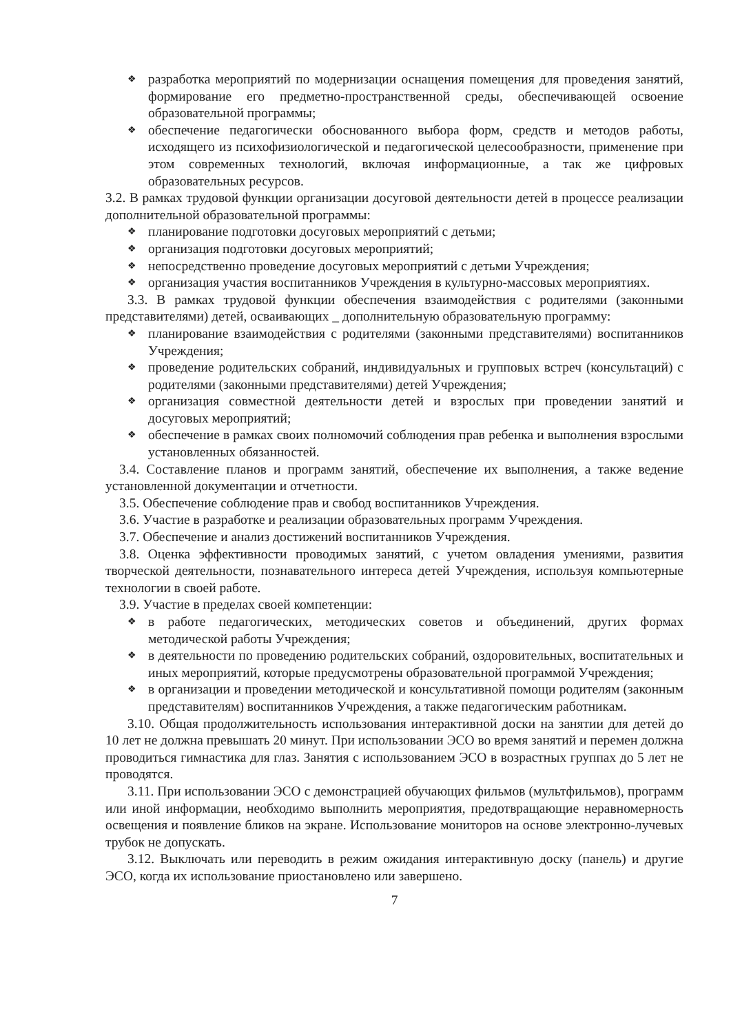❖ разработка мероприятий по модернизации оснащения помещения для проведения занятий, формирование его предметно-пространственной среды, обеспечивающей освоение образовательной программы;
❖ обеспечение педагогически обоснованного выбора форм, средств и методов работы, исходящего из психофизиологической и педагогической целесообразности, применение при этом современных технологий, включая информационные, а так же цифровых образовательных ресурсов.
3.2. В рамках трудовой функции организации досуговой деятельности детей в процессе реализации дополнительной образовательной программы:
❖ планирование подготовки досуговых мероприятий с детьми;
❖ организация подготовки досуговых мероприятий;
❖ непосредственно проведение досуговых мероприятий с детьми Учреждения;
❖ организация участия воспитанников Учреждения в культурно-массовых мероприятиях.
3.3. В рамках трудовой функции обеспечения взаимодействия с родителями (законными представителями) детей, осваивающих _ дополнительную образовательную программу:
❖ планирование взаимодействия с родителями (законными представителями) воспитанников Учреждения;
❖ проведение родительских собраний, индивидуальных и групповых встреч (консультаций) с родителями (законными представителями) детей Учреждения;
❖ организация совместной деятельности детей и взрослых при проведении занятий и досуговых мероприятий;
❖ обеспечение в рамках своих полномочий соблюдения прав ребенка и выполнения взрослыми установленных обязанностей.
3.4. Составление планов и программ занятий, обеспечение их выполнения, а также ведение установленной документации и отчетности.
3.5. Обеспечение соблюдение прав и свобод воспитанников Учреждения.
3.6. Участие в разработке и реализации образовательных программ Учреждения.
3.7. Обеспечение и анализ достижений воспитанников Учреждения.
3.8. Оценка эффективности проводимых занятий, с учетом овладения умениями, развития творческой деятельности, познавательного интереса детей Учреждения, используя компьютерные технологии в своей работе.
3.9. Участие в пределах своей компетенции:
❖ в работе педагогических, методических советов и объединений, других формах методической работы Учреждения;
❖ в деятельности по проведению родительских собраний, оздоровительных, воспитательных и иных мероприятий, которые предусмотрены образовательной программой Учреждения;
❖ в организации и проведении методической и консультативной помощи родителям (законным представителям) воспитанников Учреждения, а также педагогическим работникам.
3.10. Общая продолжительность использования интерактивной доски на занятии для детей до 10 лет не должна превышать 20 минут. При использовании ЭСО во время занятий и перемен должна проводиться гимнастика для глаз. Занятия с использованием ЭСО в возрастных группах до 5 лет не проводятся.
3.11. При использовании ЭСО с демонстрацией обучающих фильмов (мультфильмов), программ или иной информации, необходимо выполнить мероприятия, предотвращающие неравномерность освещения и появление бликов на экране. Использование мониторов на основе электронно-лучевых трубок не допускать.
3.12. Выключать или переводить в режим ожидания интерактивную доску (панель) и другие ЭСО, когда их использование приостановлено или завершено.
7